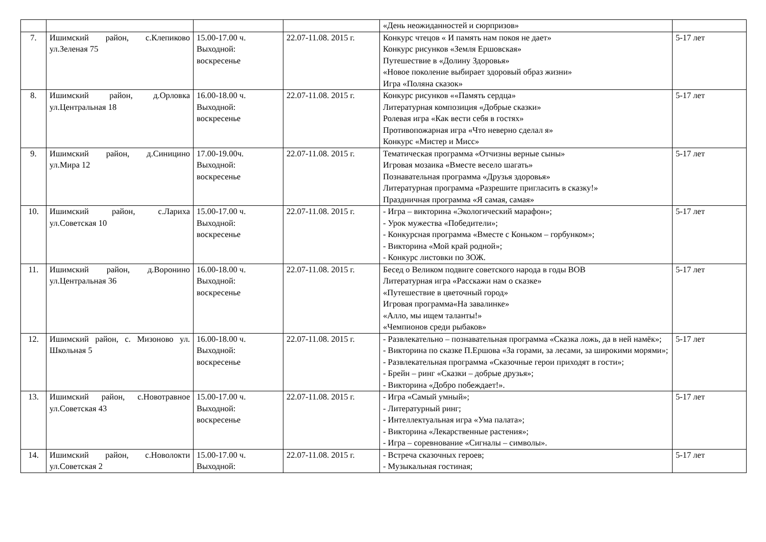| | | | | «День неожиданностей и сюрпризов» | |
| 7. | Ишимский район, с.Клепиково ул.Зеленая 75 | 15.00-17.00 ч. Выходной: воскресенье | 22.07-11.08. 2015 г. | Конкурс чтецов « И память нам покоя не дает» Конкурс рисунков «Земля Ершовская» Путешествие в «Долину Здоровья» «Новое поколение выбирает здоровый образ жизни» Игра «Поляна сказок» | 5-17 лет |
| 8. | Ишимский район, д.Орловка ул.Центральная 18 | 16.00-18.00 ч. Выходной: воскресенье | 22.07-11.08. 2015 г. | Конкурс рисунков ««Память сердца» Литературная композиция «Добрые сказки» Ролевая игра «Как вести себя в гостях» Противопожарная игра «Что неверно сделал я» Конкурс «Мистер и Мисс» | 5-17 лет |
| 9. | Ишимский район, д.Синицино ул.Мира 12 | 17.00-19.00ч. Выходной: воскресенье | 22.07-11.08. 2015 г. | Тематическая программа «Отчизны верные сыны» Игровая мозаика «Вместе весело шагать» Познавательная программа «Друзья здоровья» Литературная программа «Разрешите пригласить в сказку!» Праздничная программа «Я самая, самая» | 5-17 лет |
| 10. | Ишимский район, с.Лариха ул.Советская 10 | 15.00-17.00 ч. Выходной: воскресенье | 22.07-11.08. 2015 г. | - Игра – викторина «Экологический марафон»; - Урок мужества «Победители»; - Конкурсная программа «Вместе с Коньком – горбунком»; - Викторина «Мой край родной»; - Конкурс листовки по ЗОЖ. | 5-17 лет |
| 11. | Ишимский район, д.Воронино ул.Центральная 36 | 16.00-18.00 ч. Выходной: воскресенье | 22.07-11.08. 2015 г. | Бесед о Великом подвиге советского народа в годы ВОВ Литературная игра «Расскажи нам о сказке» «Путешествие в цветочный город» Игровая программа«На завалинке» «Алло, мы ищем таланты!» «Чемпионов среди рыбаков» | 5-17 лет |
| 12. | Ишимский район, с. Мизоново ул. Школьная 5 | 16.00-18.00 ч. Выходной: воскресенье | 22.07-11.08. 2015 г. | - Развлекательно – познавательная программа «Сказка ложь, да в ней намёк»; - Викторина по сказке П.Ершова «За горами, за лесами, за широкими морями»; - Развлекательная программа «Сказочные герои приходят в гости»; - Брейн – ринг «Сказки – добрые друзья»; - Викторина «Добро побеждает!». | 5-17 лет |
| 13. | Ишимский район, с.Новотравное ул.Советская 43 | 15.00-17.00 ч. Выходной: воскресенье | 22.07-11.08. 2015 г. | - Игра «Самый умный»; - Литературный ринг; - Интеллектуальная игра «Ума палата»; - Викторина «Лекарственные растения»; - Игра – соревнование «Сигналы – символы». | 5-17 лет |
| 14. | Ишимский район, с.Новолокти ул.Советская 2 | 15.00-17.00 ч. Выходной: | 22.07-11.08. 2015 г. | - Встреча сказочных героев; - Музыкальная гостиная; | 5-17 лет |